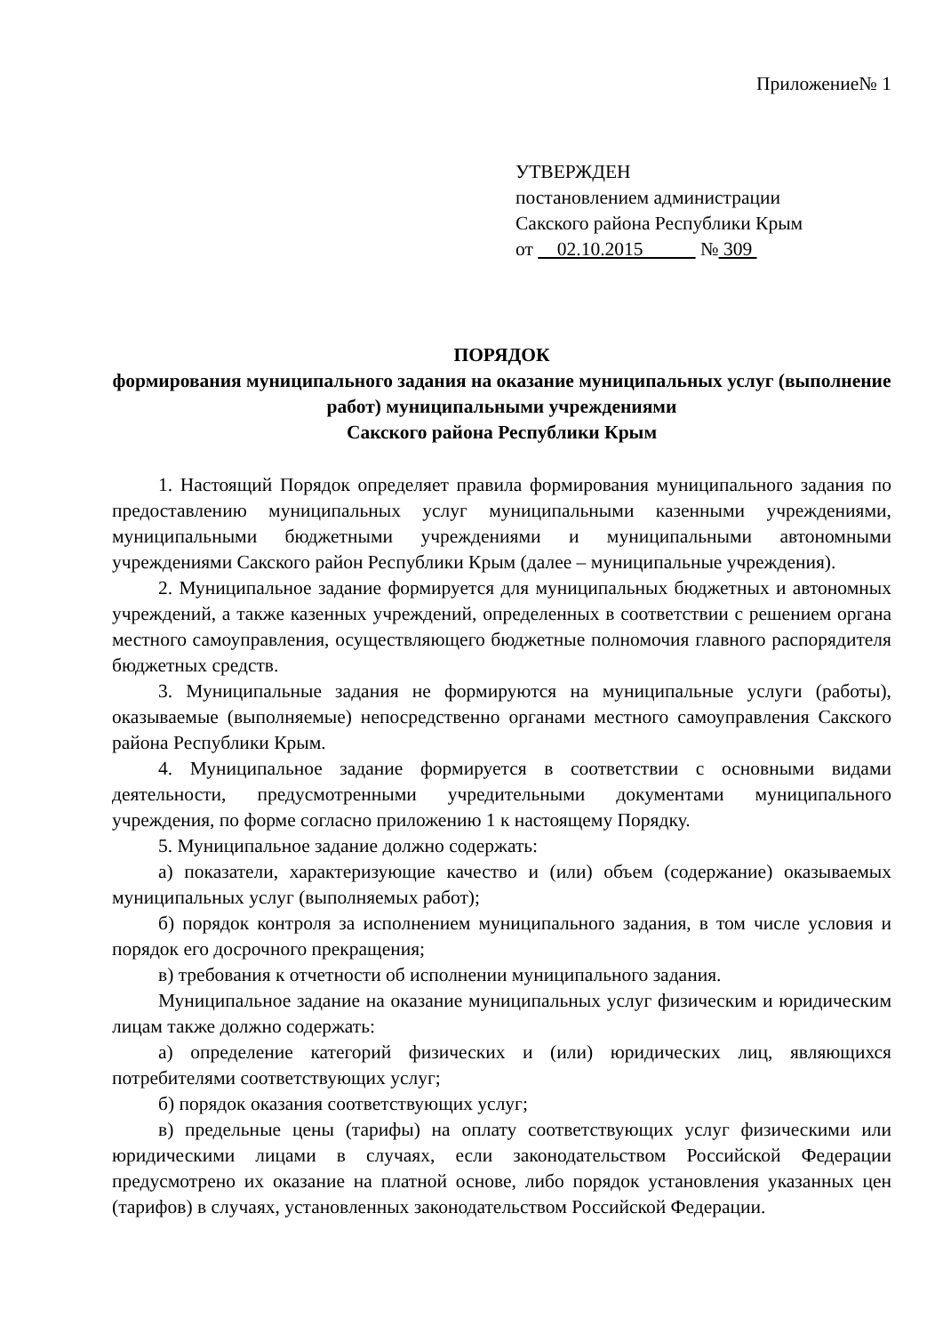Приложение№ 1
УТВЕРЖДЕН
постановлением администрации
Сакского района Республики Крым
от 02.10.2015 № 309
ПОРЯДОК
формирования муниципального задания на оказание муниципальных услуг (выполнение работ) муниципальными учреждениями
Сакского района Республики Крым
1. Настоящий Порядок определяет правила формирования муниципального задания по предоставлению муниципальных услуг муниципальными казенными учреждениями, муниципальными бюджетными учреждениями и муниципальными автономными учреждениями Сакского район Республики Крым (далее – муниципальные учреждения).
2. Муниципальное задание формируется для муниципальных бюджетных и автономных учреждений, а также казенных учреждений, определенных в соответствии с решением органа местного самоуправления, осуществляющего бюджетные полномочия главного распорядителя бюджетных средств.
3. Муниципальные задания не формируются на муниципальные услуги (работы), оказываемые (выполняемые) непосредственно органами местного самоуправления Сакского района Республики Крым.
4. Муниципальное задание формируется в соответствии с основными видами деятельности, предусмотренными учредительными документами муниципального учреждения, по форме согласно приложению 1 к настоящему Порядку.
5. Муниципальное задание должно содержать:
а) показатели, характеризующие качество и (или) объем (содержание) оказываемых муниципальных услуг (выполняемых работ);
б) порядок контроля за исполнением муниципального задания, в том числе условия и порядок его досрочного прекращения;
в) требования к отчетности об исполнении муниципального задания.
Муниципальное задание на оказание муниципальных услуг физическим и юридическим лицам также должно содержать:
а) определение категорий физических и (или) юридических лиц, являющихся потребителями соответствующих услуг;
б) порядок оказания соответствующих услуг;
в) предельные цены (тарифы) на оплату соответствующих услуг физическими или юридическими лицами в случаях, если законодательством Российской Федерации предусмотрено их оказание на платной основе, либо порядок установления указанных цен (тарифов) в случаях, установленных законодательством Российской Федерации.